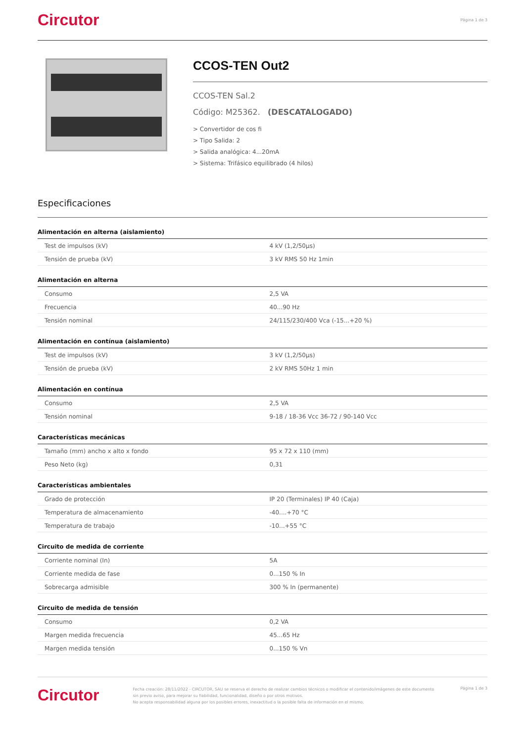Circutor Página 1 de 3
CCOS-TEN Out2
CCOS-TEN Sal.2
Código: M25362. (DESCATALOGADO)
> Convertidor de cos fi
> Tipo Salida: 2
> Salida analógica: 4...20mA
> Sistema: Trifásico equilibrado (4 hilos)
Especificaciones
Alimentación en alterna (aislamiento)
| Test de impulsos (kV) | 4 kV (1,2/50µs) |
| Tensión de prueba (kV) | 3 kV RMS 50 Hz 1min |
Alimentación en alterna
| Consumo | 2,5 VA |
| Frecuencia | 40...90 Hz |
| Tensión nominal | 24/115/230/400 Vca (-15...+20 %) |
Alimentación en contínua (aislamiento)
| Test de impulsos (kV) | 3 kV (1,2/50µs) |
| Tensión de prueba (kV) | 2 kV RMS 50Hz 1 min |
Alimentación en contínua
| Consumo | 2,5 VA |
| Tensión nominal | 9-18 / 18-36 Vcc 36-72 / 90-140 Vcc |
Características mecánicas
| Tamaño (mm) ancho x alto x fondo | 95 x 72 x 110 (mm) |
| Peso Neto (kg) | 0,31 |
Características ambientales
| Grado de protección | IP 20 (Terminales) IP 40 (Caja) |
| Temperatura de almacenamiento | -40....+70 °C |
| Temperatura de trabajo | -10...+55 °C |
Circuito de medida de corriente
| Corriente nominal (In) | 5A |
| Corriente medida de fase | 0...150 % In |
| Sobrecarga admisible | 300 % In (permanente) |
Circuito de medida de tensión
| Consumo | 0,2 VA |
| Margen medida frecuencia | 45...65 Hz |
| Margen medida tensión | 0...150 % Vn |
Circutor
Fecha creación: 28/11/2022 - CIRCUTOR, SAU se reserva el derecho de realizar cambios técnicos o modificar el contenido/imágenes de este documento sin previo aviso, para mejorar su fiabilidad, funcionalidad, diseño o por otros motivos.
No acepta responsabilidad alguna por los posibles errores, inexactitud o la posible falta de información en el mismo.
Página 1 de 3